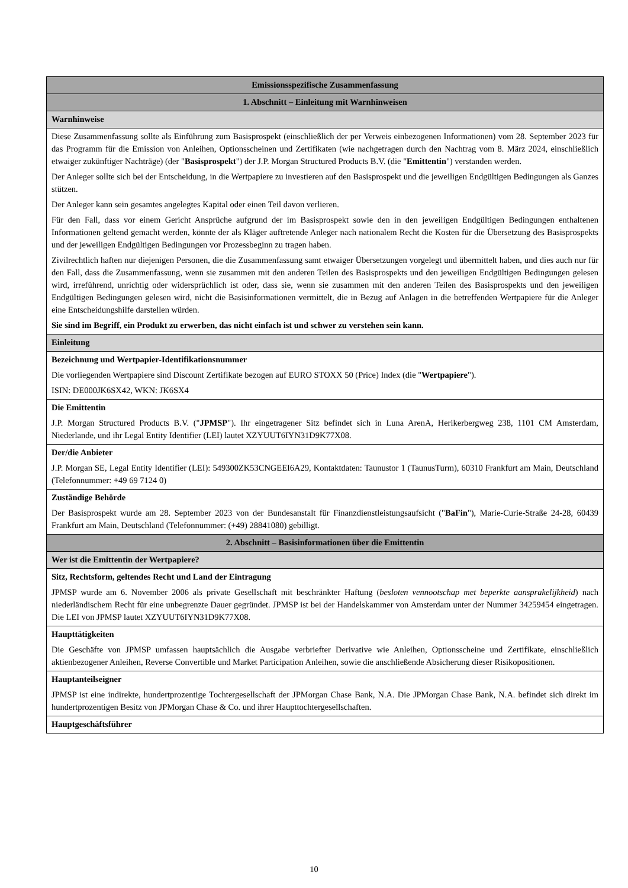| Emissionsspezifische Zusammenfassung |
| 1. Abschnitt – Einleitung mit Warnhinweisen |
| Warnhinweise |
| Diese Zusammenfassung sollte als Einführung zum Basisprospekt (einschließlich der per Verweis einbezogenen Informationen) vom 28. September 2023 für das Programm für die Emission von Anleihen, Optionsscheinen und Zertifikaten (wie nachgetragen durch den Nachtrag vom 8. März 2024, einschließlich etwaiger zukünftiger Nachträge) (der " Basisprospekt ") der J.P. Morgan Structured Products B.V. (die " Emittentin ") verstanden werden. Der Anleger sollte sich bei der Entscheidung, in die Wertpapiere zu investieren auf den Basisprospekt und die jeweiligen Endgültigen Bedingungen als Ganzes stützen. Der Anleger kann sein gesamtes angelegtes Kapital oder einen Teil davon verlieren. Für den Fall, dass vor einem Gericht Ansprüche aufgrund der im Basisprospekt sowie den in den jeweiligen Endgültigen Bedingungen enthaltenen Informationen geltend gemacht werden, könnte der als Kläger auftretende Anleger nach nationalem Recht die Kosten für die Übersetzung des Basisprospekts und der jeweiligen Endgültigen Bedingungen vor Prozessbeginn zu tragen haben. Zivilrechtlich haften nur diejenigen Personen, die die Zusammenfassung samt etwaiger Übersetzungen vorgelegt und übermittelt haben, und dies auch nur für den Fall, dass die Zusammenfassung, wenn sie zusammen mit den anderen Teilen des Basisprospekts und den jeweiligen Endgültigen Bedingungen gelesen wird, irreführend, unrichtig oder widersprüchlich ist oder, dass sie, wenn sie zusammen mit den anderen Teilen des Basisprospekts und den jeweiligen Endgültigen Bedingungen gelesen wird, nicht die Basisinformationen vermittelt, die in Bezug auf Anlagen in die betreffenden Wertpapiere für die Anleger eine Entscheidungshilfe darstellen würden. Sie sind im Begriff, ein Produkt zu erwerben, das nicht einfach ist und schwer zu verstehen sein kann. |
| Einleitung |
| Bezeichnung und Wertpapier-Identifikationsnummer Die vorliegenden Wertpapiere sind Discount Zertifikate bezogen auf EURO STOXX 50 (Price) Index (die " Wertpapiere "). ISIN: DE000JK6SX42, WKN: JK6SX4 |
| Die Emittentin J.P. Morgan Structured Products B.V. (" JPMSP "). Ihr eingetragener Sitz befindet sich in Luna ArenA, Herikerbergweg 238, 1101 CM Amsterdam, Niederlande, und ihr Legal Entity Identifier (LEI) lautet XZYUUT6IYN31D9K77X08. |
| Der/die Anbieter J.P. Morgan SE, Legal Entity Identifier (LEI): 549300ZK53CNGEEI6A29, Kontaktdaten: Taunustor 1 (TaunusTurm), 60310 Frankfurt am Main, Deutschland (Telefonnummer: +49 69 7124 0) |
| Zuständige Behörde Der Basisprospekt wurde am 28. September 2023 von der Bundesanstalt für Finanzdienstleistungsaufsicht (" BaFin "), Marie-Curie-Straße 24-28, 60439 Frankfurt am Main, Deutschland (Telefonnummer: (+49) 28841080) gebilligt. |
| 2. Abschnitt – Basisinformationen über die Emittentin |
| Wer ist die Emittentin der Wertpapiere? |
| Sitz, Rechtsform, geltendes Recht und Land der Eintragung JPMSP wurde am 6. November 2006 als private Gesellschaft mit beschränkter Haftung ( besloten vennootschap met beperkte aansprakelijkheid ) nach niederländischem Recht für eine unbegrenzte Dauer gegründet. JPMSP ist bei der Handelskammer von Amsterdam unter der Nummer 34259454 eingetragen. Die LEI von JPMSP lautet XZYUUT6IYN31D9K77X08. |
| Haupttätigkeiten Die Geschäfte von JPMSP umfassen hauptsächlich die Ausgabe verbriefter Derivative wie Anleihen, Optionsscheine und Zertifikate, einschließlich aktienbezogener Anleihen, Reverse Convertible und Market Participation Anleihen, sowie die anschließende Absicherung dieser Risikopositionen. |
| Hauptanteilseigner JPMSP ist eine indirekte, hundertprozentige Tochtergesellschaft der JPMorgan Chase Bank, N.A. Die JPMorgan Chase Bank, N.A. befindet sich direkt im hundertprozentigen Besitz von JPMorgan Chase & Co. und ihrer Haupttochtergesellschaften. |
| Hauptgeschäftsführer |
10